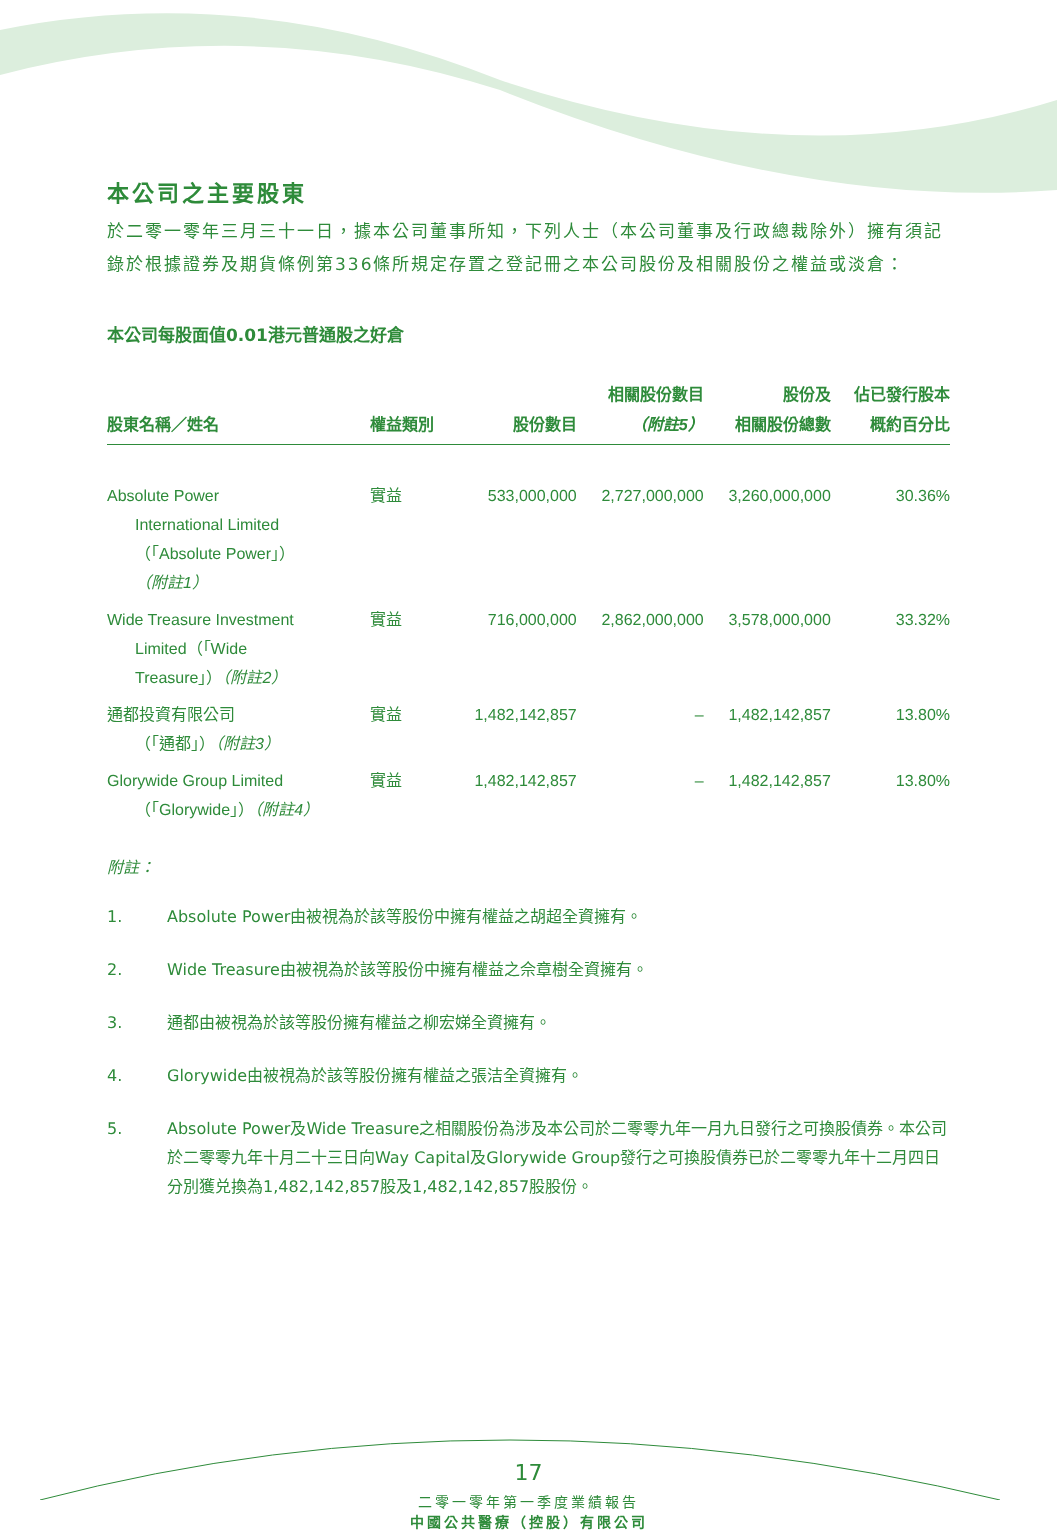本公司之主要股東
於二零一零年三月三十一日，據本公司董事所知，下列人士（本公司董事及行政總裁除外）擁有須記錄於根據證券及期貨條例第336條所規定存置之登記冊之本公司股份及相關股份之權益或淡倉：
本公司每股面值0.01港元普通股之好倉
| 股東名稱／姓名 | 權益類別 | 股份數目 | 相關股份數目 （附註5） | 股份及 相關股份總數 | 佔已發行股本 概約百分比 |
| --- | --- | --- | --- | --- | --- |
| Absolute Power International Limited （「Absolute Power」） （附註1） | 實益 | 533,000,000 | 2,727,000,000 | 3,260,000,000 | 30.36% |
| Wide Treasure Investment Limited（「Wide Treasure」） （附註2） | 實益 | 716,000,000 | 2,862,000,000 | 3,578,000,000 | 33.32% |
| 通都投資有限公司 （「通都」） （附註3） | 實益 | 1,482,142,857 | – | 1,482,142,857 | 13.80% |
| Glorywide Group Limited （「Glorywide」） （附註4） | 實益 | 1,482,142,857 | – | 1,482,142,857 | 13.80% |
附註：
1. Absolute Power由被視為於該等股份中擁有權益之胡超全資擁有。
2. Wide Treasure由被視為於該等股份中擁有權益之佘章樹全資擁有。
3. 通都由被視為於該等股份擁有權益之柳宏娣全資擁有。
4. Glorywide由被視為於該等股份擁有權益之張洁全資擁有。
5. Absolute Power及Wide Treasure之相關股份為涉及本公司於二零零九年一月九日發行之可換股債券。本公司於二零零九年十月二十三日向Way Capital及Glorywide Group發行之可換股債券已於二零零九年十二月四日分別獲兑換為1,482,142,857股及1,482,142,857股股份。
17
二零一零年第一季度業績報告
中國公共醫療（控股）有限公司